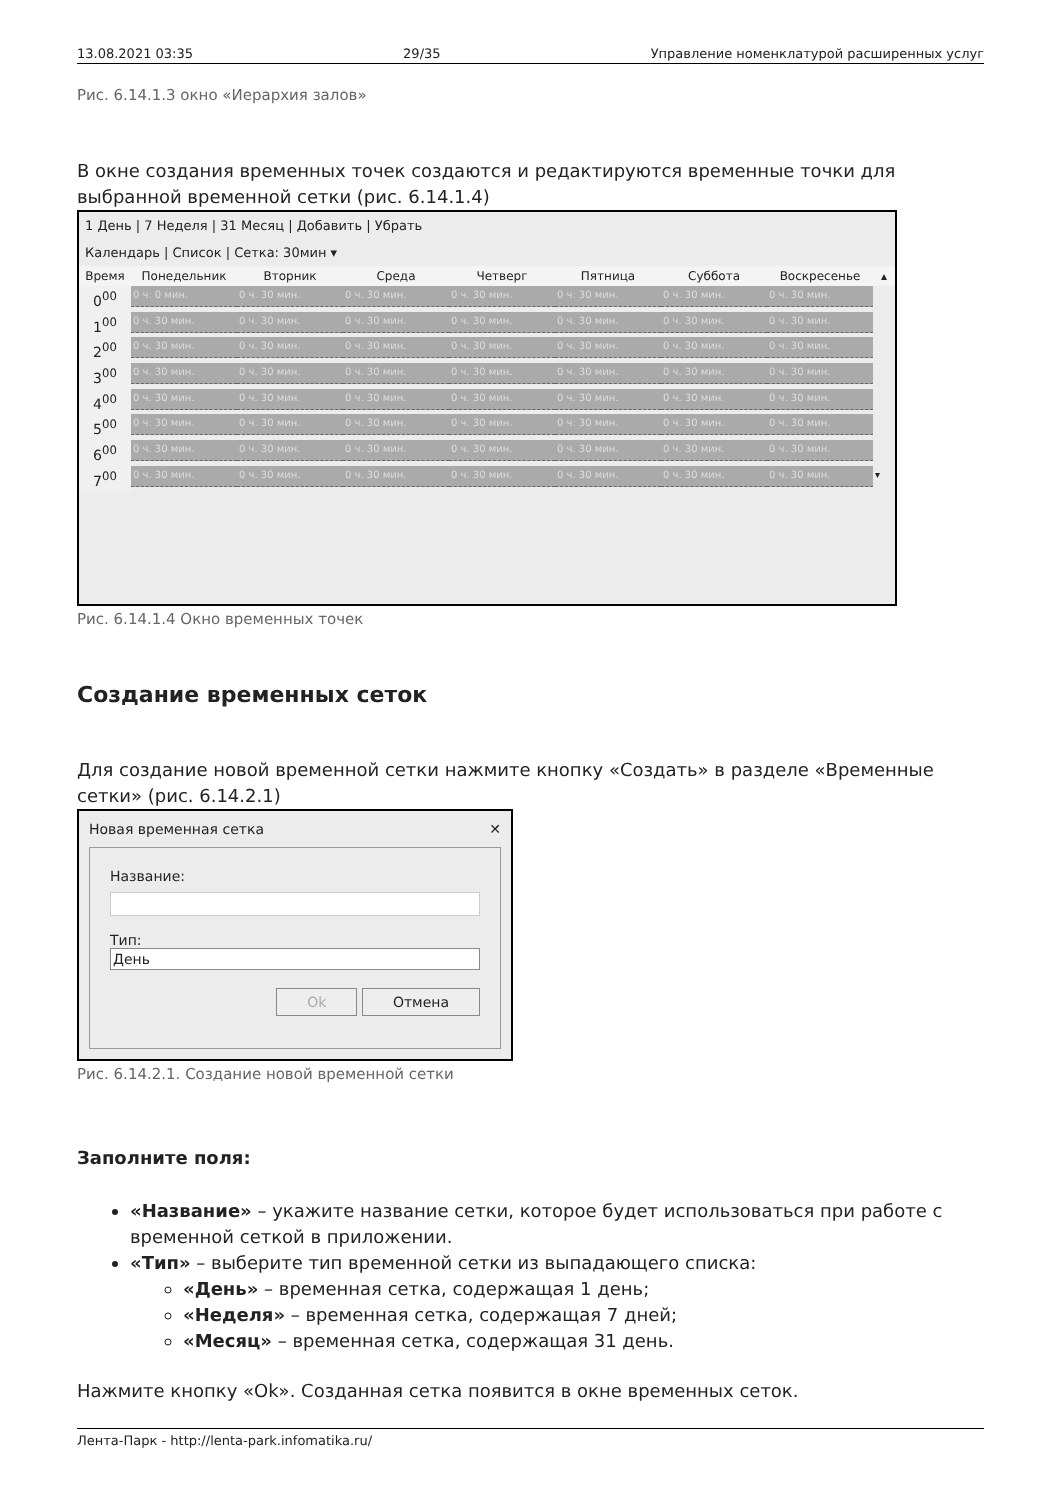13.08.2021 03:35 29/35 Управление номенклатурой расширенных услуг
Рис. 6.14.1.3 окно «Иерархия залов»
В окне создания временных точек создаются и редактируются временные точки для выбранной временной сетки (рис. 6.14.1.4)
1 День | 7 Неделя | 31 Месяц | Добавить | Убрать
Календарь | Список | Сетка: 30мин ▾
Время
Понедельник
Вторник
Среда
Четверг
Пятница
Суббота
Воскресенье
▴
0<sup>00</sup>
0 ч. 0 мин.
0 ч. 30 мин.
0 ч. 30 мин.
0 ч. 30 мин.
0 ч. 30 мин.
0 ч. 30 мин.
0 ч. 30 мин.
1<sup>00</sup>
0 ч. 30 мин.
0 ч. 30 мин.
0 ч. 30 мин.
0 ч. 30 мин.
0 ч. 30 мин.
0 ч. 30 мин.
0 ч. 30 мин.
2<sup>00</sup>
0 ч. 30 мин.
0 ч. 30 мин.
0 ч. 30 мин.
0 ч. 30 мин.
0 ч. 30 мин.
0 ч. 30 мин.
0 ч. 30 мин.
3<sup>00</sup>
0 ч. 30 мин.
0 ч. 30 мин.
0 ч. 30 мин.
0 ч. 30 мин.
0 ч. 30 мин.
0 ч. 30 мин.
0 ч. 30 мин.
4<sup>00</sup>
0 ч. 30 мин.
0 ч. 30 мин.
0 ч. 30 мин.
0 ч. 30 мин.
0 ч. 30 мин.
0 ч. 30 мин.
0 ч. 30 мин.
5<sup>00</sup>
0 ч. 30 мин.
0 ч. 30 мин.
0 ч. 30 мин.
0 ч. 30 мин.
0 ч. 30 мин.
0 ч. 30 мин.
0 ч. 30 мин.
6<sup>00</sup>
0 ч. 30 мин.
0 ч. 30 мин.
0 ч. 30 мин.
0 ч. 30 мин.
0 ч. 30 мин.
0 ч. 30 мин.
0 ч. 30 мин.
7<sup>00</sup>
0 ч. 30 мин.
0 ч. 30 мин.
0 ч. 30 мин.
0 ч. 30 мин.
0 ч. 30 мин.
0 ч. 30 мин.
0 ч. 30 мин.
▾
Рис. 6.14.1.4 Окно временных точек
Создание временных сеток
Для создание новой временной сетки нажмите кнопку «Создать» в разделе «Временные сетки» (рис. 6.14.2.1)
Новая временная сетка ✕
Название:
Тип:
День
Ok Отмена
Рис. 6.14.2.1. Создание новой временной сетки
Заполните поля:
«Название» – укажите название сетки, которое будет использоваться при работе с временной сеткой в приложении.
«Тип» – выберите тип временной сетки из выпадающего списка:
«День» – временная сетка, содержащая 1 день;
«Неделя» – временная сетка, содержащая 7 дней;
«Месяц» – временная сетка, содержащая 31 день.
Нажмите кнопку «Ok». Созданная сетка появится в окне временных сеток.
Лента-Парк - http://lenta-park.infomatika.ru/